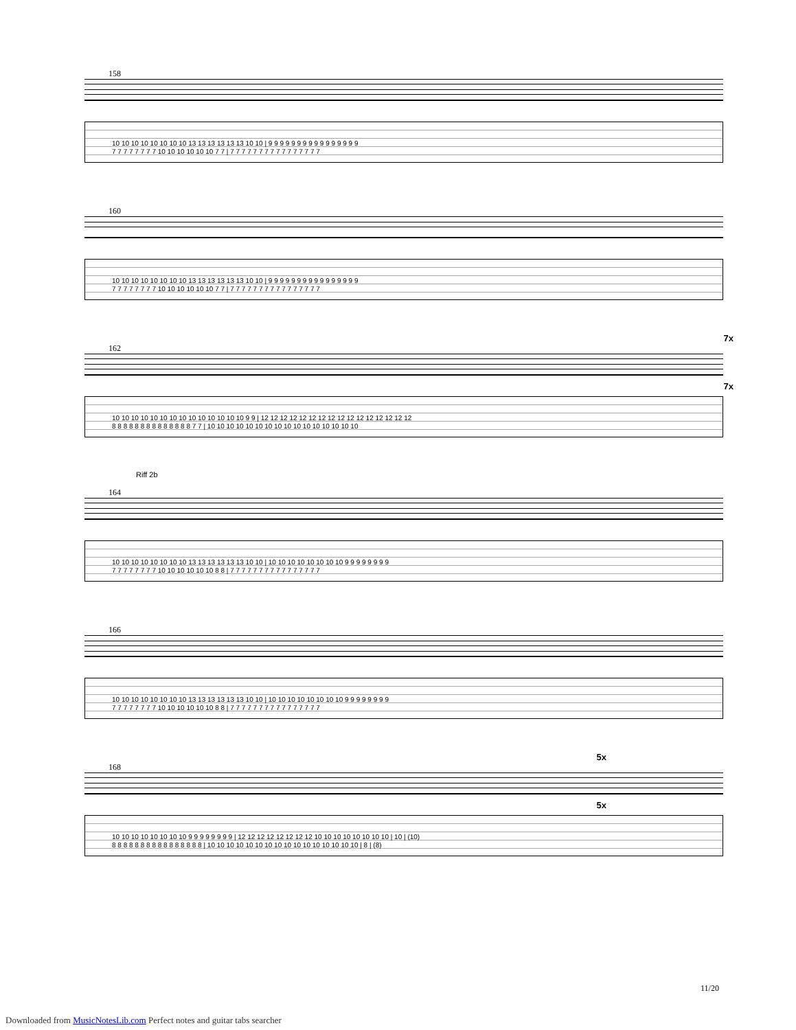158
10 10 10 10 10 10 10 10 13 13 13 13 13 13 10 10 | 9 9 9 9 9 9 9 9 9 9 9 9 9 9 9 9
7 7 7 7 7 7 7 7 10 10 10 10 10 10 7 7 | 7 7 7 7 7 7 7 7 7 7 7 7 7 7 7 7
160
10 10 10 10 10 10 10 10 13 13 13 13 13 13 10 10 | 9 9 9 9 9 9 9 9 9 9 9 9 9 9 9 9
7 7 7 7 7 7 7 7 10 10 10 10 10 10 7 7 | 7 7 7 7 7 7 7 7 7 7 7 7 7 7 7 7
162
7x
7x
10 10 10 10 10 10 10 10 10 10 10 10 10 10 9 9 | 12 12 12 12 12 12 12 12 12 12 12 12 12 12 12 12
8 8 8 8 8 8 8 8 8 8 8 8 8 8 7 7 | 10 10 10 10 10 10 10 10 10 10 10 10 10 10 10 10
Riff 2b
164
10 10 10 10 10 10 10 10 13 13 13 13 13 13 10 10 | 10 10 10 10 10 10 10 10 9 9 9 9 9 9 9 9
7 7 7 7 7 7 7 7 10 10 10 10 10 10 8 8 | 7 7 7 7 7 7 7 7 7 7 7 7 7 7 7 7
166
10 10 10 10 10 10 10 10 13 13 13 13 13 13 10 10 | 10 10 10 10 10 10 10 10 9 9 9 9 9 9 9 9
7 7 7 7 7 7 7 7 10 10 10 10 10 10 8 8 | 7 7 7 7 7 7 7 7 7 7 7 7 7 7 7 7
168
5x
5x
10 10 10 10 10 10 10 10 9 9 9 9 9 9 9 9 | 12 12 12 12 12 12 12 12 10 10 10 10 10 10 10 10 | 10 | (10)
8 8 8 8 8 8 8 8 8 8 8 8 8 8 8 8 | 10 10 10 10 10 10 10 10 10 10 10 10 10 10 10 10 | 8 | (8)
11/20
Downloaded from MusicNotesLib.com Perfect notes and guitar tabs searcher